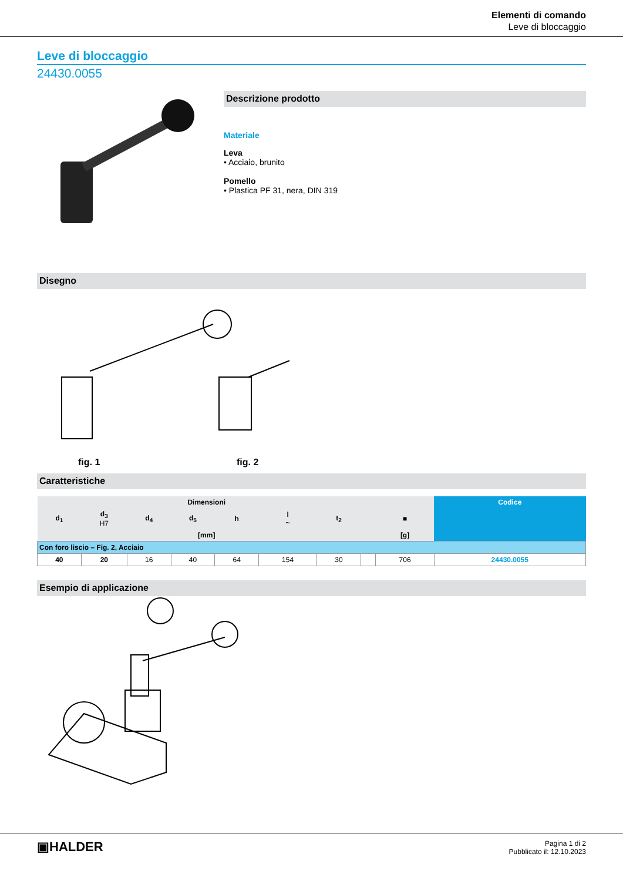Elementi di comando
Leve di bloccaggio
Leve di bloccaggio
24430.0055
Descrizione prodotto
Materiale
Leva
• Acciaio, brunito
Pomello
• Plastica PF 31, nera, DIN 319
Disegno
fig. 1
fig. 2
Caratteristiche
| Dimensioni | | | | | | | | | Codice |
| --- | --- | --- | --- | --- | --- | --- | --- | --- | --- |
| d<sub>1</sub> | d<sub>3</sub> H7 | d<sub>4</sub> | d<sub>5</sub> | h | l ~ | t<sub>2</sub> | | ■ | |
| [mm] | | | | | | | | [g] | |
| Con foro liscio – Fig. 2, Acciaio | | | | | | | | | |
| 40 | 20 | 16 | 40 | 64 | 154 | 30 | | 706 | 24430.0055 |
Esempio di applicazione
▣HALDER
Pagina 1 di 2
Pubblicato il: 12.10.2023